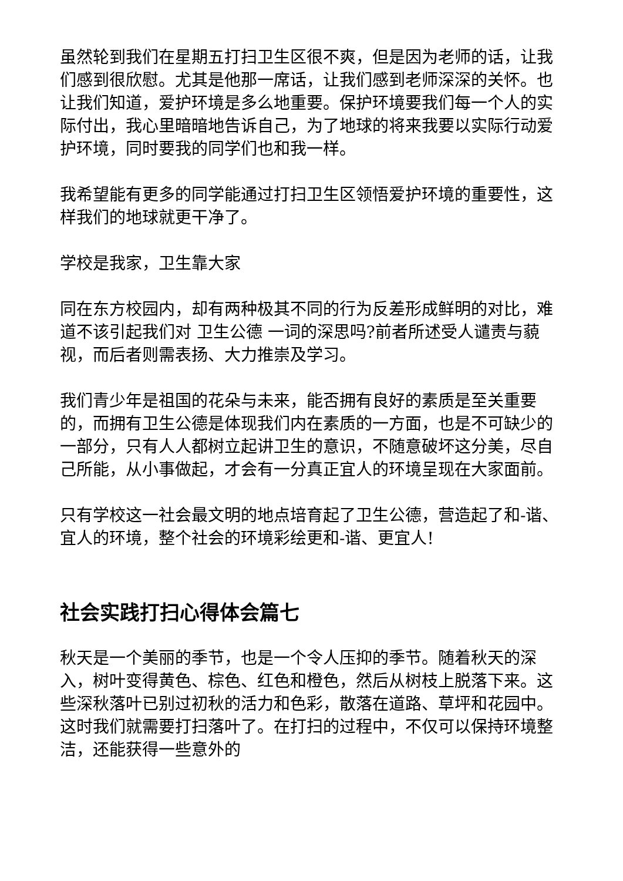虽然轮到我们在星期五打扫卫生区很不爽，但是因为老师的话，让我们感到很欣慰。尤其是他那一席话，让我们感到老师深深的关怀。也让我们知道，爱护环境是多么地重要。保护环境要我们每一个人的实际付出，我心里暗暗地告诉自己，为了地球的将来我要以实际行动爱护环境，同时要我的同学们也和我一样。
我希望能有更多的同学能通过打扫卫生区领悟爱护环境的重要性，这样我们的地球就更干净了。
学校是我家，卫生靠大家
同在东方校园内，却有两种极其不同的行为反差形成鲜明的对比，难道不该引起我们对 卫生公德 一词的深思吗?前者所述受人谴责与藐视，而后者则需表扬、大力推崇及学习。
我们青少年是祖国的花朵与未来，能否拥有良好的素质是至关重要的，而拥有卫生公德是体现我们内在素质的一方面，也是不可缺少的一部分，只有人人都树立起讲卫生的意识，不随意破坏这分美，尽自己所能，从小事做起，才会有一分真正宜人的环境呈现在大家面前。
只有学校这一社会最文明的地点培育起了卫生公德，营造起了和-谐、宜人的环境，整个社会的环境彩绘更和-谐、更宜人!
社会实践打扫心得体会篇七
秋天是一个美丽的季节，也是一个令人压抑的季节。随着秋天的深入，树叶变得黄色、棕色、红色和橙色，然后从树枝上脱落下来。这些深秋落叶已别过初秋的活力和色彩，散落在道路、草坪和花园中。这时我们就需要打扫落叶了。在打扫的过程中，不仅可以保持环境整洁，还能获得一些意外的